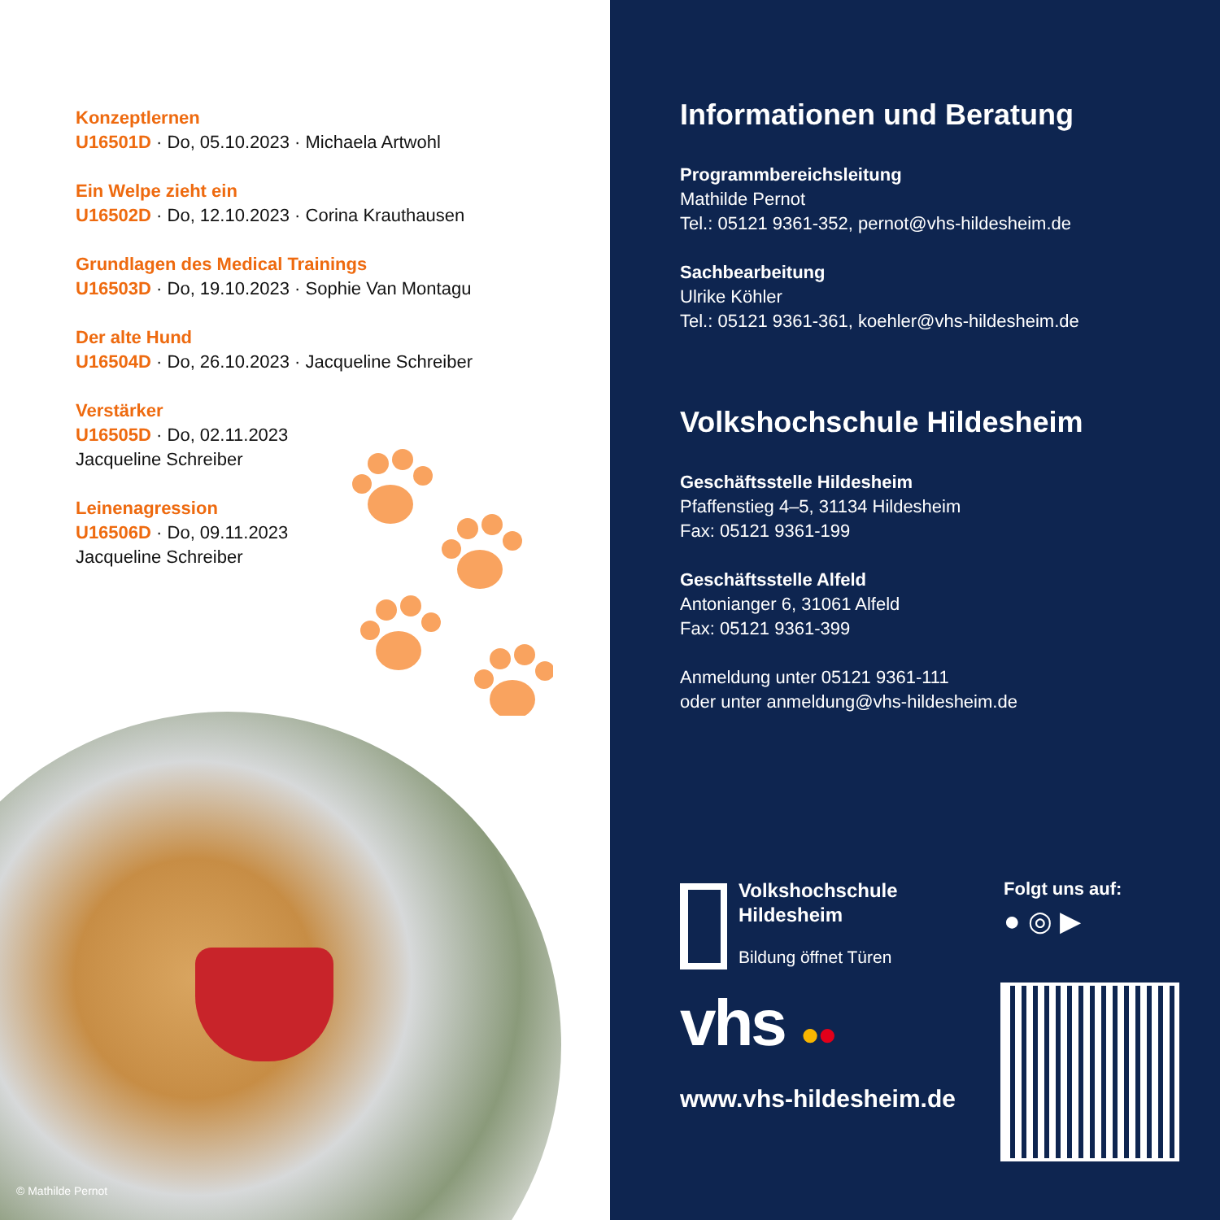Konzeptlernen
U16501D · Do, 05.10.2023 · Michaela Artwohl
Ein Welpe zieht ein
U16502D · Do, 12.10.2023 · Corina Krauthausen
Grundlagen des Medical Trainings
U16503D · Do, 19.10.2023 · Sophie Van Montagu
Der alte Hund
U16504D · Do, 26.10.2023 · Jacqueline Schreiber
Verstärker
U16505D · Do, 02.11.2023
Jacqueline Schreiber
Leinenagression
U16506D · Do, 09.11.2023
Jacqueline Schreiber
© Mathilde Pernot
Informationen und Beratung
Programmbereichsleitung
Mathilde Pernot
Tel.: 05121 9361-352, pernot@vhs-hildesheim.de
Sachbearbeitung
Ulrike Köhler
Tel.: 05121 9361-361, koehler@vhs-hildesheim.de
Volkshochschule Hildesheim
Geschäftsstelle Hildesheim
Pfaffenstieg 4–5, 31134 Hildesheim
Fax: 05121 9361-199
Geschäftsstelle Alfeld
Antonianger 6, 31061 Alfeld
Fax: 05121 9361-399
Anmeldung unter 05121 9361-111
oder unter anmeldung@vhs-hildesheim.de
Volkshochschule
Hildesheim
Bildung öffnet Türen
Folgt uns auf:
● ◎ ▶
vhs ●●
www.vhs-hildesheim.de